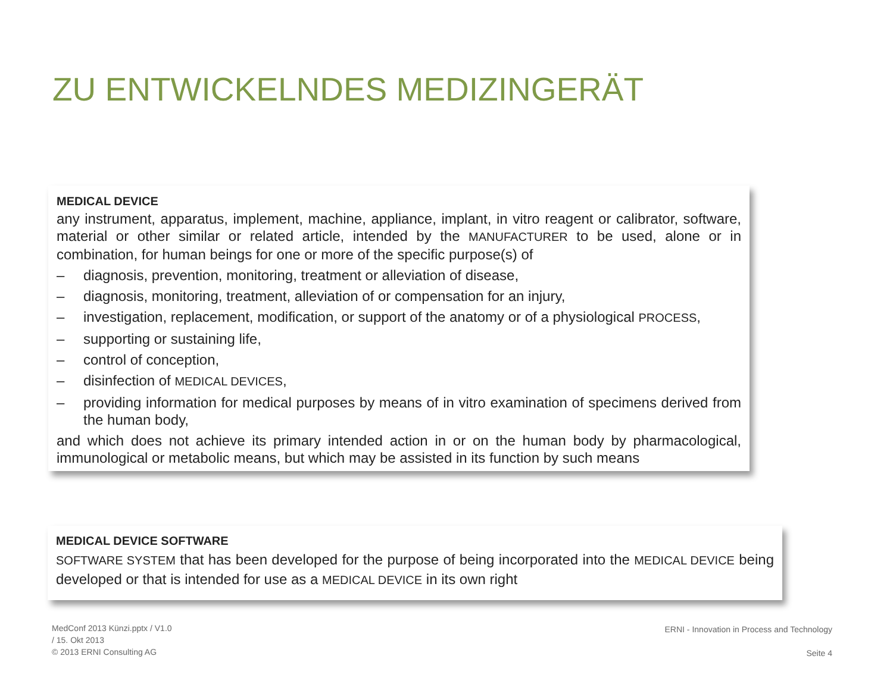ZU ENTWICKELNDES MEDIZINGERÄT
MEDICAL DEVICE
any instrument, apparatus, implement, machine, appliance, implant, in vitro reagent or calibrator, software, material or other similar or related article, intended by the MANUFACTURER to be used, alone or in combination, for human beings for one or more of the specific purpose(s) of
– diagnosis, prevention, monitoring, treatment or alleviation of disease,
– diagnosis, monitoring, treatment, alleviation of or compensation for an injury,
– investigation, replacement, modification, or support of the anatomy or of a physiological PROCESS,
– supporting or sustaining life,
– control of conception,
– disinfection of MEDICAL DEVICES,
– providing information for medical purposes by means of in vitro examination of specimens derived from the human body,
and which does not achieve its primary intended action in or on the human body by pharmacological, immunological or metabolic means, but which may be assisted in its function by such means
MEDICAL DEVICE SOFTWARE
SOFTWARE SYSTEM that has been developed for the purpose of being incorporated into the MEDICAL DEVICE being developed or that is intended for use as a MEDICAL DEVICE in its own right
MedConf 2013 Künzi.pptx / V1.0
/ 15. Okt 2013
© 2013 ERNI Consulting AG
ERNI - Innovation in Process and Technology
Seite 4